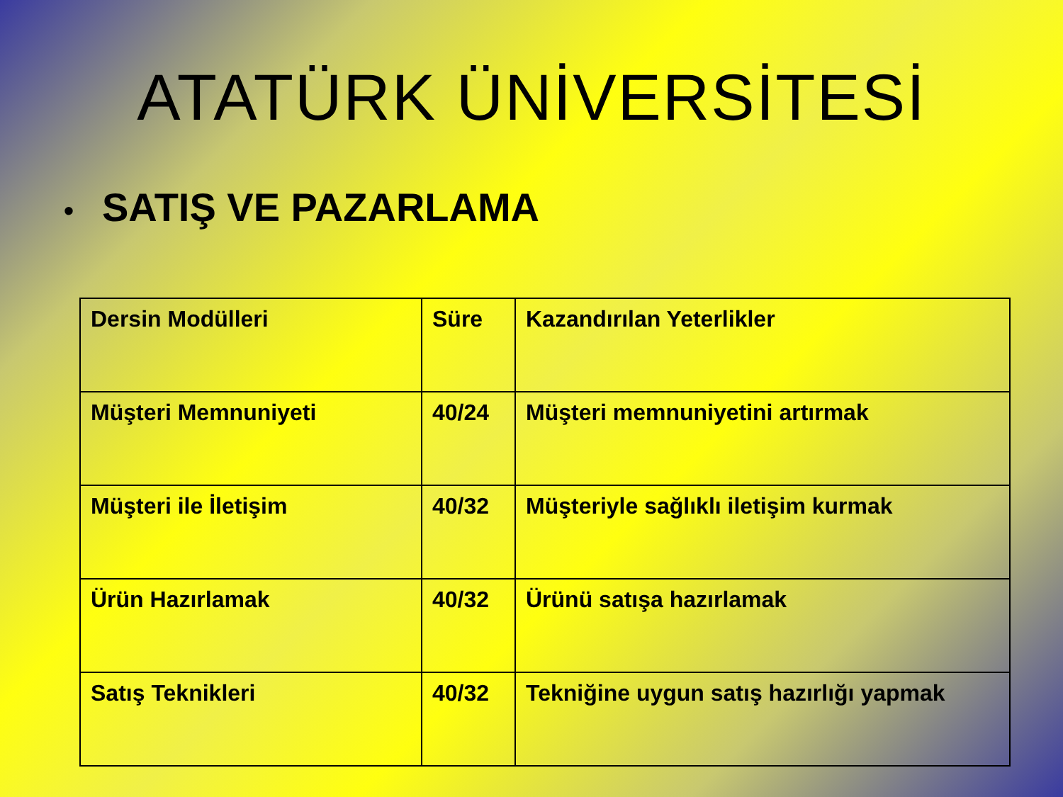ATATÜRK ÜNİVERSİTESİ
• SATIŞ VE PAZARLAMA
| Dersin Modülleri | Süre | Kazandırılan Yeterlikler |
| Müşteri Memnuniyeti | 40/24 | Müşteri memnuniyetini artırmak |
| Müşteri ile İletişim | 40/32 | Müşteriyle sağlıklı iletişim kurmak |
| Ürün Hazırlamak | 40/32 | Ürünü satışa hazırlamak |
| Satış Teknikleri | 40/32 | Tekniğine uygun satış hazırlığı yapmak |